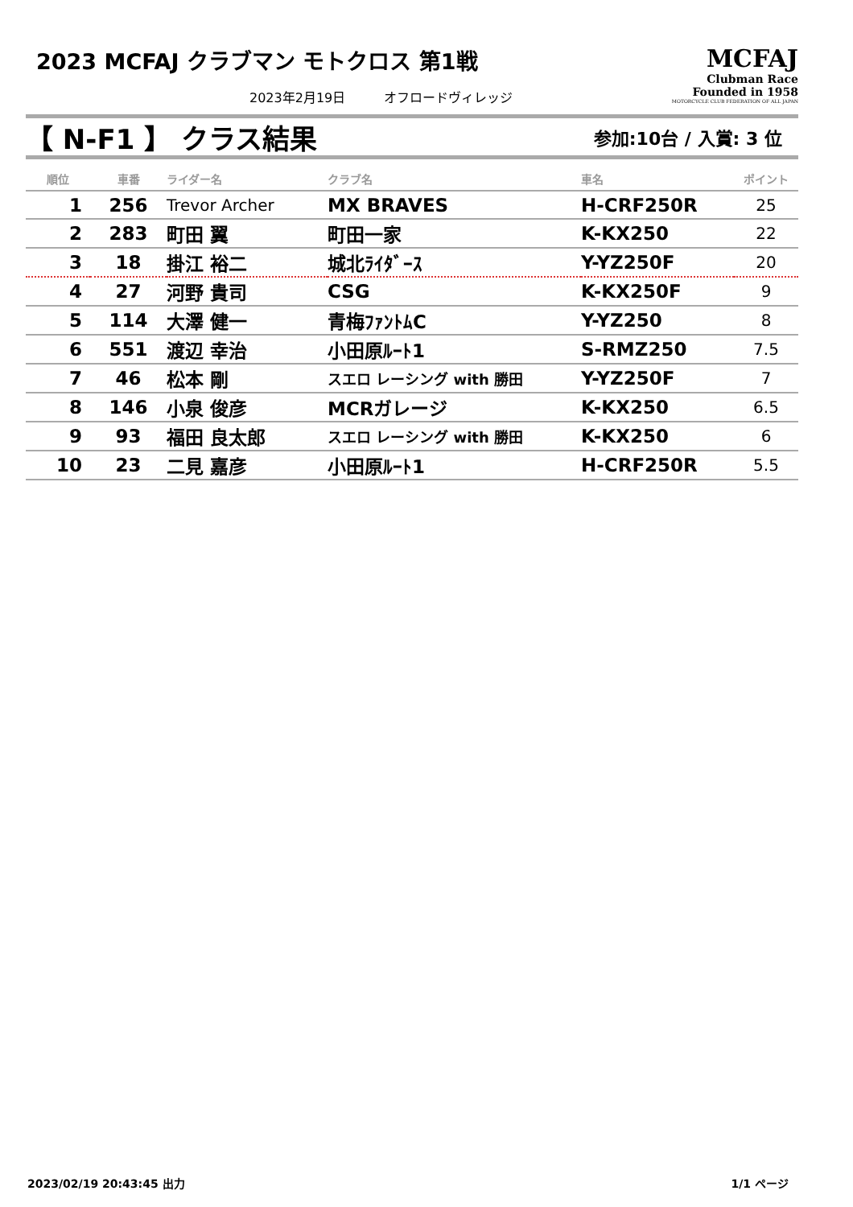2023 MCFAJ クラブマン モトクロス 第1戦
2023年2月19日　　　オフロードヴィレッジ
MCFAJ
Clubman Race
Founded in 1958
MOTORCYCLE CLUB FEDERATION OF ALL JAPAN
【 N-F1 】 クラス結果
参加:10台 / 入賞: 3 位
| 順位 | 車番 | ライダー名 | クラブ名 | 車名 | ポイント |
| --- | --- | --- | --- | --- | --- |
| 1 | 256 | Trevor Archer | MX BRAVES | H-CRF250R | 25 |
| 2 | 283 | 町田 翼 | 町田一家 | K-KX250 | 22 |
| 3 | 18 | 掛江 裕二 | 城北ﾗｲﾀﾞｰｽ | Y-YZ250F | 20 |
| 4 | 27 | 河野 貴司 | CSG | K-KX250F | 9 |
| 5 | 114 | 大澤 健一 | 青梅ﾌｧﾝﾄﾑC | Y-YZ250 | 8 |
| 6 | 551 | 渡辺 幸治 | 小田原ﾙｰﾄ1 | S-RMZ250 | 7.5 |
| 7 | 46 | 松本 剛 | スエロ レーシング with 勝田 | Y-YZ250F | 7 |
| 8 | 146 | 小泉 俊彦 | MCRガレージ | K-KX250 | 6.5 |
| 9 | 93 | 福田 良太郎 | スエロ レーシング with 勝田 | K-KX250 | 6 |
| 10 | 23 | 二見 嘉彦 | 小田原ﾙｰﾄ1 | H-CRF250R | 5.5 |
2023/02/19 20:43:45 出力 1/1 ページ